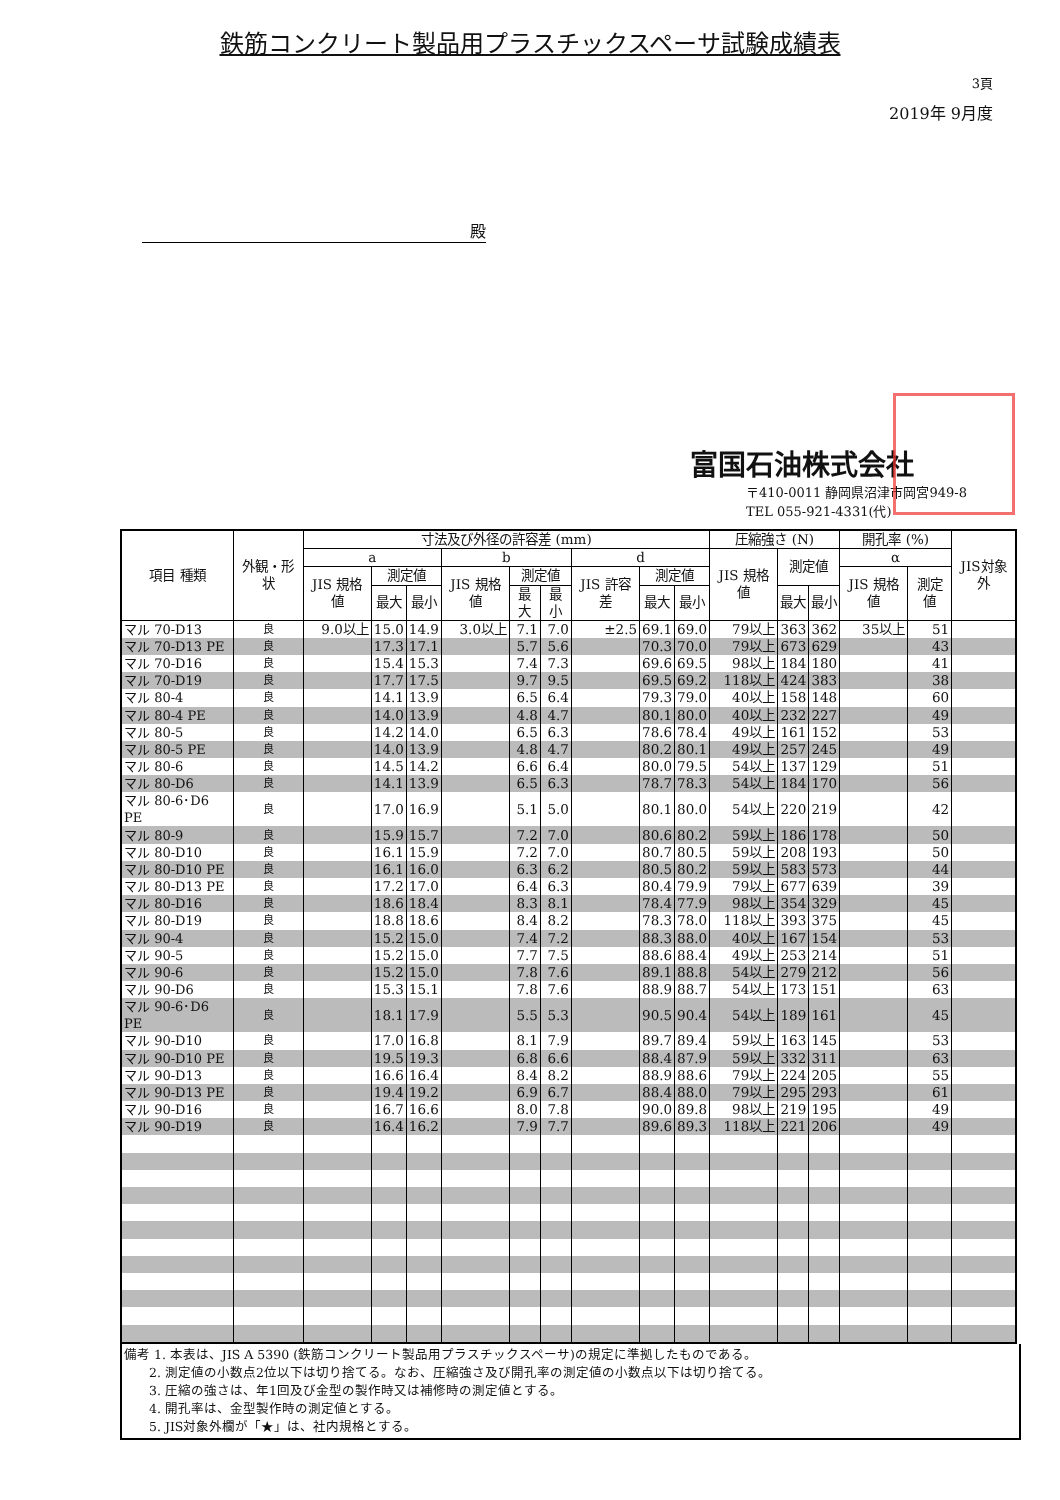鉄筋コンクリート製品用プラスチックスペーサ試験成績表
3頁
2019年 9月度
殿
富国石油株式会社
〒410-0011 静岡県沼津市岡宮949-8
TEL 055-921-4331(代)
| 項目 種類 | 外観・形状 | 寸法及び外径の許容差 (mm) | | | | | | | | | 圧縮強さ (N) | | | 開孔率 (%) | | JIS対象外 |
| --- | --- | --- | --- | --- | --- | --- | --- | --- | --- | --- | --- | --- | --- | --- | --- | --- |
| | | a | | | b | | | d | | | JIS 規格値 | 測定値 | | α | | |
| | | JIS 規格値 | 測定値 | | JIS 規格値 | 測定値 | | JIS 許容差 | 測定値 | | | | | JIS 規格値 | 測定値 | |
| | | | 最大 | 最小 | | 最大 | 最小 | | 最大 | 最小 | | 最大 | 最小 | | | |
| マル 70-D13 | 良 | 9.0以上 | 15.0 | 14.9 | 3.0以上 | 7.1 | 7.0 | ±2.5 | 69.1 | 69.0 | 79以上 | 363 | 362 | 35以上 | 51 | |
| マル 70-D13 PE | 良 | | 17.3 | 17.1 | | 5.7 | 5.6 | | 70.3 | 70.0 | 79以上 | 673 | 629 | | 43 | |
| マル 70-D16 | 良 | | 15.4 | 15.3 | | 7.4 | 7.3 | | 69.6 | 69.5 | 98以上 | 184 | 180 | | 41 | |
| マル 70-D19 | 良 | | 17.7 | 17.5 | | 9.7 | 9.5 | | 69.5 | 69.2 | 118以上 | 424 | 383 | | 38 | |
| マル 80-4 | 良 | | 14.1 | 13.9 | | 6.5 | 6.4 | | 79.3 | 79.0 | 40以上 | 158 | 148 | | 60 | |
| マル 80-4 PE | 良 | | 14.0 | 13.9 | | 4.8 | 4.7 | | 80.1 | 80.0 | 40以上 | 232 | 227 | | 49 | |
| マル 80-5 | 良 | | 14.2 | 14.0 | | 6.5 | 6.3 | | 78.6 | 78.4 | 49以上 | 161 | 152 | | 53 | |
| マル 80-5 PE | 良 | | 14.0 | 13.9 | | 4.8 | 4.7 | | 80.2 | 80.1 | 49以上 | 257 | 245 | | 49 | |
| マル 80-6 | 良 | | 14.5 | 14.2 | | 6.6 | 6.4 | | 80.0 | 79.5 | 54以上 | 137 | 129 | | 51 | |
| マル 80-D6 | 良 | | 14.1 | 13.9 | | 6.5 | 6.3 | | 78.7 | 78.3 | 54以上 | 184 | 170 | | 56 | |
| マル 80-6･D6 PE | 良 | | 17.0 | 16.9 | | 5.1 | 5.0 | | 80.1 | 80.0 | 54以上 | 220 | 219 | | 42 | |
| マル 80-9 | 良 | | 15.9 | 15.7 | | 7.2 | 7.0 | | 80.6 | 80.2 | 59以上 | 186 | 178 | | 50 | |
| マル 80-D10 | 良 | | 16.1 | 15.9 | | 7.2 | 7.0 | | 80.7 | 80.5 | 59以上 | 208 | 193 | | 50 | |
| マル 80-D10 PE | 良 | | 16.1 | 16.0 | | 6.3 | 6.2 | | 80.5 | 80.2 | 59以上 | 583 | 573 | | 44 | |
| マル 80-D13 PE | 良 | | 17.2 | 17.0 | | 6.4 | 6.3 | | 80.4 | 79.9 | 79以上 | 677 | 639 | | 39 | |
| マル 80-D16 | 良 | | 18.6 | 18.4 | | 8.3 | 8.1 | | 78.4 | 77.9 | 98以上 | 354 | 329 | | 45 | |
| マル 80-D19 | 良 | | 18.8 | 18.6 | | 8.4 | 8.2 | | 78.3 | 78.0 | 118以上 | 393 | 375 | | 45 | |
| マル 90-4 | 良 | | 15.2 | 15.0 | | 7.4 | 7.2 | | 88.3 | 88.0 | 40以上 | 167 | 154 | | 53 | |
| マル 90-5 | 良 | | 15.2 | 15.0 | | 7.7 | 7.5 | | 88.6 | 88.4 | 49以上 | 253 | 214 | | 51 | |
| マル 90-6 | 良 | | 15.2 | 15.0 | | 7.8 | 7.6 | | 89.1 | 88.8 | 54以上 | 279 | 212 | | 56 | |
| マル 90-D6 | 良 | | 15.3 | 15.1 | | 7.8 | 7.6 | | 88.9 | 88.7 | 54以上 | 173 | 151 | | 63 | |
| マル 90-6･D6 PE | 良 | | 18.1 | 17.9 | | 5.5 | 5.3 | | 90.5 | 90.4 | 54以上 | 189 | 161 | | 45 | |
| マル 90-D10 | 良 | | 17.0 | 16.8 | | 8.1 | 7.9 | | 89.7 | 89.4 | 59以上 | 163 | 145 | | 53 | |
| マル 90-D10 PE | 良 | | 19.5 | 19.3 | | 6.8 | 6.6 | | 88.4 | 87.9 | 59以上 | 332 | 311 | | 63 | |
| マル 90-D13 | 良 | | 16.6 | 16.4 | | 8.4 | 8.2 | | 88.9 | 88.6 | 79以上 | 224 | 205 | | 55 | |
| マル 90-D13 PE | 良 | | 19.4 | 19.2 | | 6.9 | 6.7 | | 88.4 | 88.0 | 79以上 | 295 | 293 | | 61 | |
| マル 90-D16 | 良 | | 16.7 | 16.6 | | 8.0 | 7.8 | | 90.0 | 89.8 | 98以上 | 219 | 195 | | 49 | |
| マル 90-D19 | 良 | | 16.4 | 16.2 | | 7.9 | 7.7 | | 89.6 | 89.3 | 118以上 | 221 | 206 | | 49 | |
備考 1. 本表は、JIS A 5390 (鉄筋コンクリート製品用プラスチックスペーサ)の規定に準拠したものである。
  2. 測定値の小数点2位以下は切り捨てる。なお、圧縮強さ及び開孔率の測定値の小数点以下は切り捨てる。
  3. 圧縮の強さは、年1回及び金型の製作時又は補修時の測定値とする。
  4. 開孔率は、金型製作時の測定値とする。
  5. JIS対象外欄が「★」は、社内規格とする。